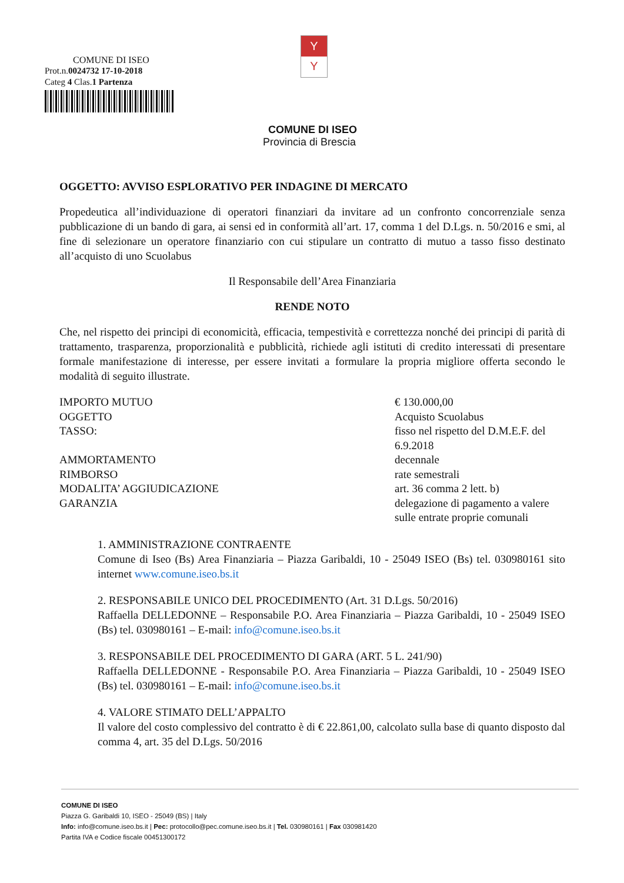COMUNE DI ISEO
Prot.n.0024732 17-10-2018
Categ 4 Clas.1 Partenza
Y
Y
COMUNE DI ISEO
Provincia di Brescia
OGGETTO: AVVISO ESPLORATIVO PER INDAGINE DI MERCATO
Propedeutica all’individuazione di operatori finanziari da invitare ad un confronto concorrenziale senza pubblicazione di un bando di gara, ai sensi ed in conformità all’art. 17, comma 1 del D.Lgs. n. 50/2016 e smi, al fine di selezionare un operatore finanziario con cui stipulare un contratto di mutuo a tasso fisso destinato all’acquisto di uno Scuolabus
Il Responsabile dell’Area Finanziaria
RENDE NOTO
Che, nel rispetto dei principi di economicità, efficacia, tempestività e correttezza nonché dei principi di parità di trattamento, trasparenza, proporzionalità e pubblicità, richiede agli istituti di credito interessati di presentare formale manifestazione di interesse, per essere invitati a formulare la propria migliore offerta secondo le modalità di seguito illustrate.
IMPORTO MUTUO
€ 130.000,00
OGGETTO
Acquisto Scuolabus
TASSO:
fisso nel rispetto del D.M.E.F. del 6.9.2018
AMMORTAMENTO
decennale
RIMBORSO
rate semestrali
MODALITA’ AGGIUDICAZIONE
art. 36 comma 2 lett. b)
GARANZIA
delegazione di pagamento a valere sulle entrate proprie comunali
1. AMMINISTRAZIONE CONTRAENTE
Comune di Iseo (Bs) Area Finanziaria – Piazza Garibaldi, 10 - 25049 ISEO (Bs) tel. 030980161 sito internet www.comune.iseo.bs.it
2. RESPONSABILE UNICO DEL PROCEDIMENTO (Art. 31 D.Lgs. 50/2016)
Raffaella DELLEDONNE – Responsabile P.O. Area Finanziaria – Piazza Garibaldi, 10 - 25049 ISEO (Bs) tel. 030980161 – E-mail: info@comune.iseo.bs.it
3. RESPONSABILE DEL PROCEDIMENTO DI GARA (ART. 5 L. 241/90)
Raffaella DELLEDONNE - Responsabile P.O. Area Finanziaria – Piazza Garibaldi, 10 - 25049 ISEO (Bs) tel. 030980161 – E-mail: info@comune.iseo.bs.it
4. VALORE STIMATO DELL’APPALTO
Il valore del costo complessivo del contratto è di € 22.861,00, calcolato sulla base di quanto disposto dal comma 4, art. 35 del D.Lgs. 50/2016
COMUNE DI ISEO
Piazza G. Garibaldi 10, ISEO - 25049 (BS) | Italy
Info: info@comune.iseo.bs.it | Pec: protocollo@pec.comune.iseo.bs.it | Tel. 030980161 | Fax 030981420
Partita IVA e Codice fiscale 00451300172